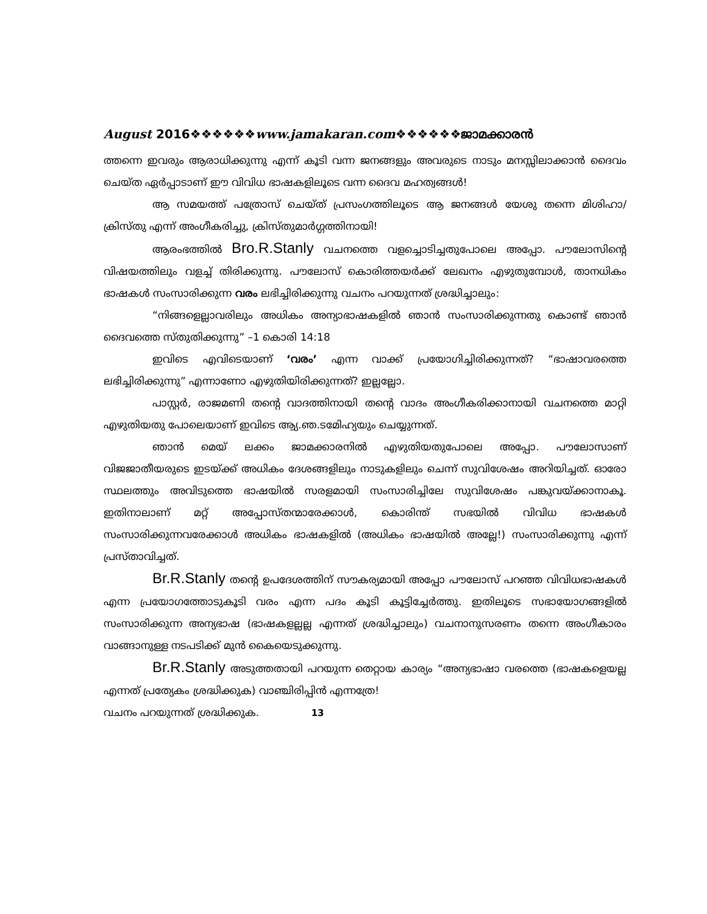August 2016❖❖❖❖❖❖www.jamakaran.com❖❖❖❖❖❖ജാമക്കാരൻ
ത്തന്നെ ഇവരും ആരാധിക്കുന്നു എന്ന് കൂടി വന്ന ജനങ്ങളും അവരുടെ നാടും മനസ്സിലാക്കാൻ ദൈവം ചെയ്ത ഏർപ്പാടാണ് ഈ വിവിധ ഭാഷകളിലൂടെ വന്ന ദൈവ മഹത്വങ്ങൾ!
ആ സമയത്ത് പത്രോസ് ചെയ്ത് പ്രസംഗത്തിലൂടെ ആ ജനങ്ങൾ യേശു തന്നെ മിശിഹാ/ക്രിസ്തു എന്ന് അംഗീകരിച്ചു, ക്രിസ്തുമാർഗ്ഗത്തിനായി!
ആരംഭത്തിൽ Bro.R.Stanly വചനത്തെ വളച്ചൊടിച്ചതുപോലെ അപ്പോ. പൗലോസിന്റെ വിഷയത്തിലും വളച്ച് തിരിക്കുന്നു. പൗലോസ് കൊരിത്തയർക്ക് ലേഖനം എഴുതുമ്പോൾ, താനധികം ഭാഷകൾ സംസാരിക്കുന്ന വരം ലഭിച്ചിരിക്കുന്നു വചനം പറയുന്നത് ശ്രദ്ധിച്ചാലും:
“നിങ്ങളെല്ലാവരിലും അധികം അന്യാഭാഷകളിൽ ഞാൻ സംസാരിക്കുന്നതു കൊണ്ട് ഞാൻ ദൈവത്തെ സ്തുതിക്കുന്നു” –1 കൊരി 14:18
ഇവിടെ എവിടെയാണ് ‘വരം’ എന്ന വാക്ക് പ്രയോഗിച്ചിരിക്കുന്നത്? “ഭാഷാവരത്തെ ലഭിച്ചിരിക്കുന്നു” എന്നാണോ എഴുതിയിരിക്കുന്നത്? ഇല്ലല്ലോ.
പാസ്റ്റർ, രാജമണി തന്റെ വാദത്തിനായി തന്റെ വാദം അംഗീകരിക്കാനായി വചനത്തെ മാറ്റി എഴുതിയതു പോലെയാണ് ഇവിടെ ആ്യ.ഞ.ടമേിഹ്യയും ചെയ്യുന്നത്.
ഞാൻ മെയ് ലക്കം ജാമക്കാരനിൽ എഴുതിയതുപോലെ അപ്പോ. പൗലോസാണ് വിജജാതീയരുടെ ഇടയ്ക്ക് അധികം ദേശങ്ങളിലും നാടുകളിലും ചെന്ന് സുവിശേഷം അറിയിച്ചത്. ഓരോ സ്ഥലത്തും അവിടുത്തെ ഭാഷയിൽ സരളമായി സംസാരിച്ചിലേ സുവിശേഷം പങ്കുവയ്ക്കാനാകൂ. ഇതിനാലാണ് മറ്റ് അപ്പോസ്തന്മാരേക്കാൾ, കൊരിന്ത് സഭയിൽ വിവിധ ഭാഷകൾ സംസാരിക്കുന്നവരേക്കാൾ അധികം ഭാഷകളിൽ (അധികം ഭാഷയിൽ അല്ലേ!) സംസാരിക്കുന്നു എന്ന് പ്രസ്താവിച്ചത്.
Br.R.Stanly തന്റെ ഉപദേശത്തിന് സൗകര്യമായി അപ്പോ പൗലോസ് പറഞ്ഞ വിവിധഭാഷകൾ എന്ന പ്രയോഗത്തോടുകൂടി വരം എന്ന പദം കൂടി കൂട്ടിച്ചേർത്തു. ഇതിലൂടെ സഭായോഗങ്ങളിൽ സംസാരിക്കുന്ന അന്യഭാഷ (ഭാഷകളല്ലല്ല എന്നത് ശ്രദ്ധിച്ചാലും) വചനാനുസരണം തന്നെ അംഗീകാരം വാങ്ങാനുള്ള നടപടിക്ക് മുൻ കൈയെടുക്കുന്നു.
Br.R.Stanly അടുത്തതായി പറയുന്ന തെറ്റായ കാര്യം “അന്യഭാഷാ വരത്തെ (ഭാഷകളെയല്ല എന്നത് പ്രത്യേകം ശ്രദ്ധിക്കുക) വാഞ്ചിരിപ്പിൻ എന്നത്രേ!
വചനം പറയുന്നത് ശ്രദ്ധിക്കുക. 13